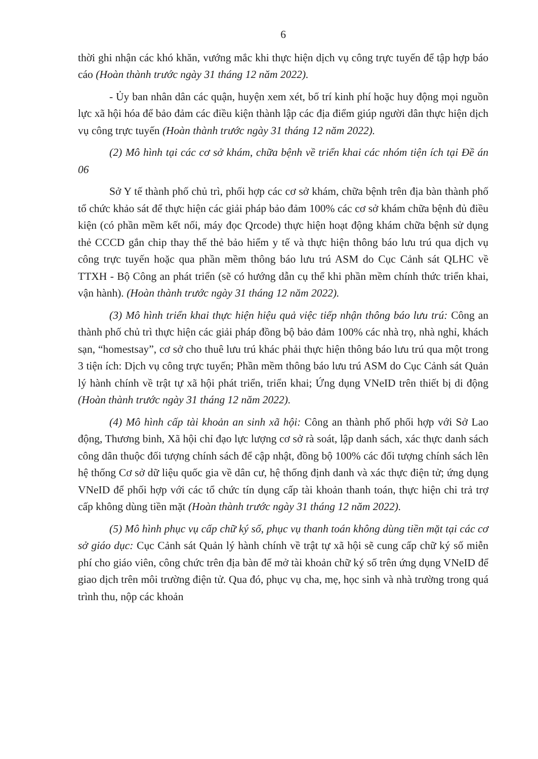6
thời ghi nhận các khó khăn, vướng mắc khi thực hiện dịch vụ công trực tuyến để tập hợp báo cáo (Hoàn thành trước ngày 31 tháng 12 năm 2022).
- Ủy ban nhân dân các quận, huyện xem xét, bố trí kinh phí hoặc huy động mọi nguồn lực xã hội hóa để bảo đảm các điều kiện thành lập các địa điểm giúp người dân thực hiện dịch vụ công trực tuyến (Hoàn thành trước ngày 31 tháng 12 năm 2022).
(2) Mô hình tại các cơ sở khám, chữa bệnh về triển khai các nhóm tiện ích tại Đề án 06
Sở Y tế thành phố chủ trì, phối hợp các cơ sở khám, chữa bệnh trên địa bàn thành phố tổ chức khảo sát để thực hiện các giải pháp bảo đảm 100% các cơ sở khám chữa bệnh đủ điều kiện (có phần mềm kết nối, máy đọc Qrcode) thực hiện hoạt động khám chữa bệnh sử dụng thẻ CCCD gắn chip thay thế thẻ bảo hiểm y tế và thực hiện thông báo lưu trú qua dịch vụ công trực tuyến hoặc qua phần mềm thông báo lưu trú ASM do Cục Cảnh sát QLHC về TTXH - Bộ Công an phát triển (sẽ có hướng dẫn cụ thể khi phần mềm chính thức triển khai, vận hành). (Hoàn thành trước ngày 31 tháng 12 năm 2022).
(3) Mô hình triển khai thực hiện hiệu quả việc tiếp nhận thông báo lưu trú: Công an thành phố chủ trì thực hiện các giải pháp đồng bộ bảo đảm 100% các nhà trọ, nhà nghỉ, khách sạn, “homestsay”, cơ sở cho thuê lưu trú khác phải thực hiện thông báo lưu trú qua một trong 3 tiện ích: Dịch vụ công trực tuyến; Phần mềm thông báo lưu trú ASM do Cục Cảnh sát Quản lý hành chính về trật tự xã hội phát triển, triển khai; Ứng dụng VNeID trên thiết bị di động (Hoàn thành trước ngày 31 tháng 12 năm 2022).
(4) Mô hình cấp tài khoản an sinh xã hội: Công an thành phố phối hợp với Sở Lao động, Thương binh, Xã hội chỉ đạo lực lượng cơ sở rà soát, lập danh sách, xác thực danh sách công dân thuộc đối tượng chính sách để cập nhật, đồng bộ 100% các đối tượng chính sách lên hệ thống Cơ sở dữ liệu quốc gia về dân cư, hệ thống định danh và xác thực điện tử; ứng dụng VNeID để phối hợp với các tổ chức tín dụng cấp tài khoản thanh toán, thực hiện chi trả trợ cấp không dùng tiền mặt (Hoàn thành trước ngày 31 tháng 12 năm 2022).
(5) Mô hình phục vụ cấp chữ ký số, phục vụ thanh toán không dùng tiền mặt tại các cơ sở giáo dục: Cục Cảnh sát Quản lý hành chính về trật tự xã hội sẽ cung cấp chữ ký số miễn phí cho giáo viên, công chức trên địa bàn để mở tài khoản chữ ký số trên ứng dụng VNeID để giao dịch trên môi trường điện tử. Qua đó, phục vụ cha, mẹ, học sinh và nhà trường trong quá trình thu, nộp các khoản